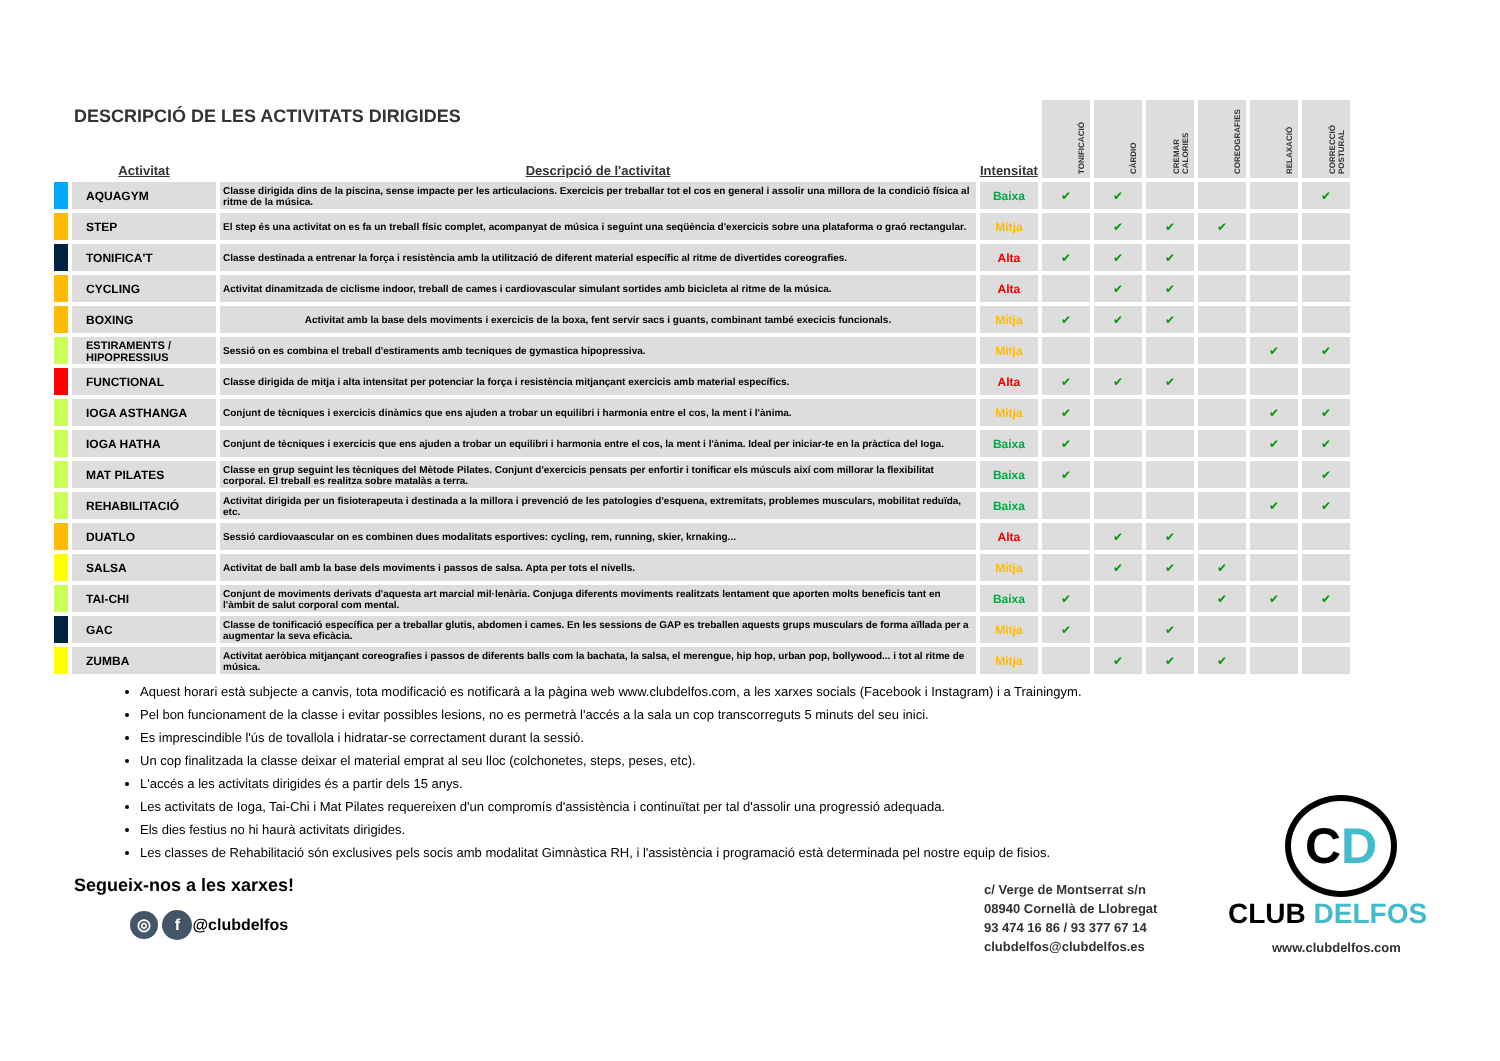DESCRIPCIÓ DE LES ACTIVITATS DIRIGIDES
| | Activitat | Descripció de l'activitat | Intensitat | TONIFICACIÓ | CÀRDIO | CREMAR CALORIES | COREOGRAFIES | RELAXACIÓ | CORRECCIÓ POSTURAL |
| --- | --- | --- | --- | --- | --- | --- | --- | --- | --- |
| | AQUAGYM | Classe dirigida dins de la piscina, sense impacte per les articulacions. Exercicis per treballar tot el cos en general i assolir una millora de la condició física al ritme de la música. | Baixa | ✔ | ✔ | | | | ✔ |
| | STEP | El step és una activitat on es fa un treball físic complet, acompanyat de música i seguint una seqüència d'exercicis sobre una plataforma o graó rectangular. | Mitja | | ✔ | ✔ | ✔ | | |
| | TONIFICA'T | Classe destinada a entrenar la força i resistència amb la utilització de diferent material específic al ritme de divertides coreografies. | Alta | ✔ | ✔ | ✔ | | | |
| | CYCLING | Activitat dinamitzada de ciclisme indoor, treball de cames i cardiovascular simulant sortides amb bicicleta al ritme de la música. | Alta | | ✔ | ✔ | | | |
| | BOXING | Activitat amb la base dels moviments i exercicis de la boxa, fent servir sacs i guants, combinant també execicis funcionals. | Mitja | ✔ | ✔ | ✔ | | | |
| | ESTIRAMENTS / HIPOPRESSIUS | Sessió on es combina el treball d'estiraments amb tecniques de gymastica hipopressiva. | Mitja | | | | | ✔ | ✔ |
| | FUNCTIONAL | Classe dirigida de mitja i alta intensitat per potenciar la força i resistència mitjançant exercicis amb material específics. | Alta | ✔ | ✔ | ✔ | | | |
| | IOGA ASTHANGA | Conjunt de tècniques i exercicis dinàmics que ens ajuden a trobar un equilibri i harmonia entre el cos, la ment i l'ànima. | Mitja | ✔ | | | | ✔ | ✔ |
| | IOGA HATHA | Conjunt de tècniques i exercicis que ens ajuden a trobar un equilibri i harmonia entre el cos, la ment i l'ànima. Ideal per iniciar-te en la pràctica del Ioga. | Baixa | ✔ | | | | ✔ | ✔ |
| | MAT PILATES | Classe en grup seguint les tècniques del Mètode Pilates. Conjunt d'exercicis pensats per enfortir i tonificar els músculs així com millorar la flexibilitat corporal. El treball es realitza sobre matalàs a terra. | Baixa | ✔ | | | | | ✔ |
| | REHABILITACIÓ | Activitat dirigida per un fisioterapeuta i destinada a la millora i prevenció de les patologies d'esquena, extremitats, problemes musculars, mobilitat reduïda, etc. | Baixa | | | | | ✔ | ✔ |
| | DUATLO | Sessió cardiovaascular on es combinen dues modalitats esportives: cycling, rem, running, skier, krnaking... | Alta | | ✔ | ✔ | | | |
| | SALSA | Activitat de ball amb la base dels moviments i passos de salsa. Apta per tots el nivells. | Mitja | | ✔ | ✔ | ✔ | | |
| | TAI-CHI | Conjunt de moviments derivats d'aquesta art marcial mil·lenària. Conjuga diferents moviments realitzats lentament que aporten molts beneficis tant en l'àmbit de salut corporal com mental. | Baixa | ✔ | | | ✔ | ✔ | ✔ |
| | GAC | Classe de tonificació específica per a treballar glutis, abdomen i cames. En les sessions de GAP es treballen aquests grups musculars de forma aïllada per a augmentar la seva eficàcia. | Mitja | ✔ | | ✔ | | | |
| | ZUMBA | Activitat aeròbica mitjançant coreografies i passos de diferents balls com la bachata, la salsa, el merengue, hip hop, urban pop, bollywood... i tot al ritme de música. | Mitja | | ✔ | ✔ | ✔ | | |
Aquest horari està subjecte a canvis, tota modificació es notificarà a la pàgina web www.clubdelfos.com, a les xarxes socials (Facebook i Instagram) i a Trainingym.
Pel bon funcionament de la classe i evitar possibles lesions, no es permetrà l'accés a la sala un cop transcorreguts 5 minuts del seu inici.
Es imprescindible l'ús de tovallola i hidratar-se correctament durant la sessió.
Un cop finalitzada la classe deixar el material emprat al seu lloc (colchonetes, steps, peses, etc).
L'accés a les activitats dirigides és a partir dels 15 anys.
Les activitats de Ioga, Tai-Chi i Mat Pilates requereixen d'un compromís d'assistència i continuïtat per tal d'assolir una progressió adequada.
Els dies festius no hi haurà activitats dirigides.
Les classes de Rehabilitació són exclusives pels socis amb modalitat Gimnàstica RH, i l'assistència i programació està determinada pel nostre equip de fisios.
Segueix-nos a les xarxes!
◎ f @clubdelfos
c/ Verge de Montserrat s/n
08940 Cornellà de Llobregat
93 474 16 86 / 93 377 67 14
clubdelfos@clubdelfos.es
CD
CLUB DELFOS
www.clubdelfos.com